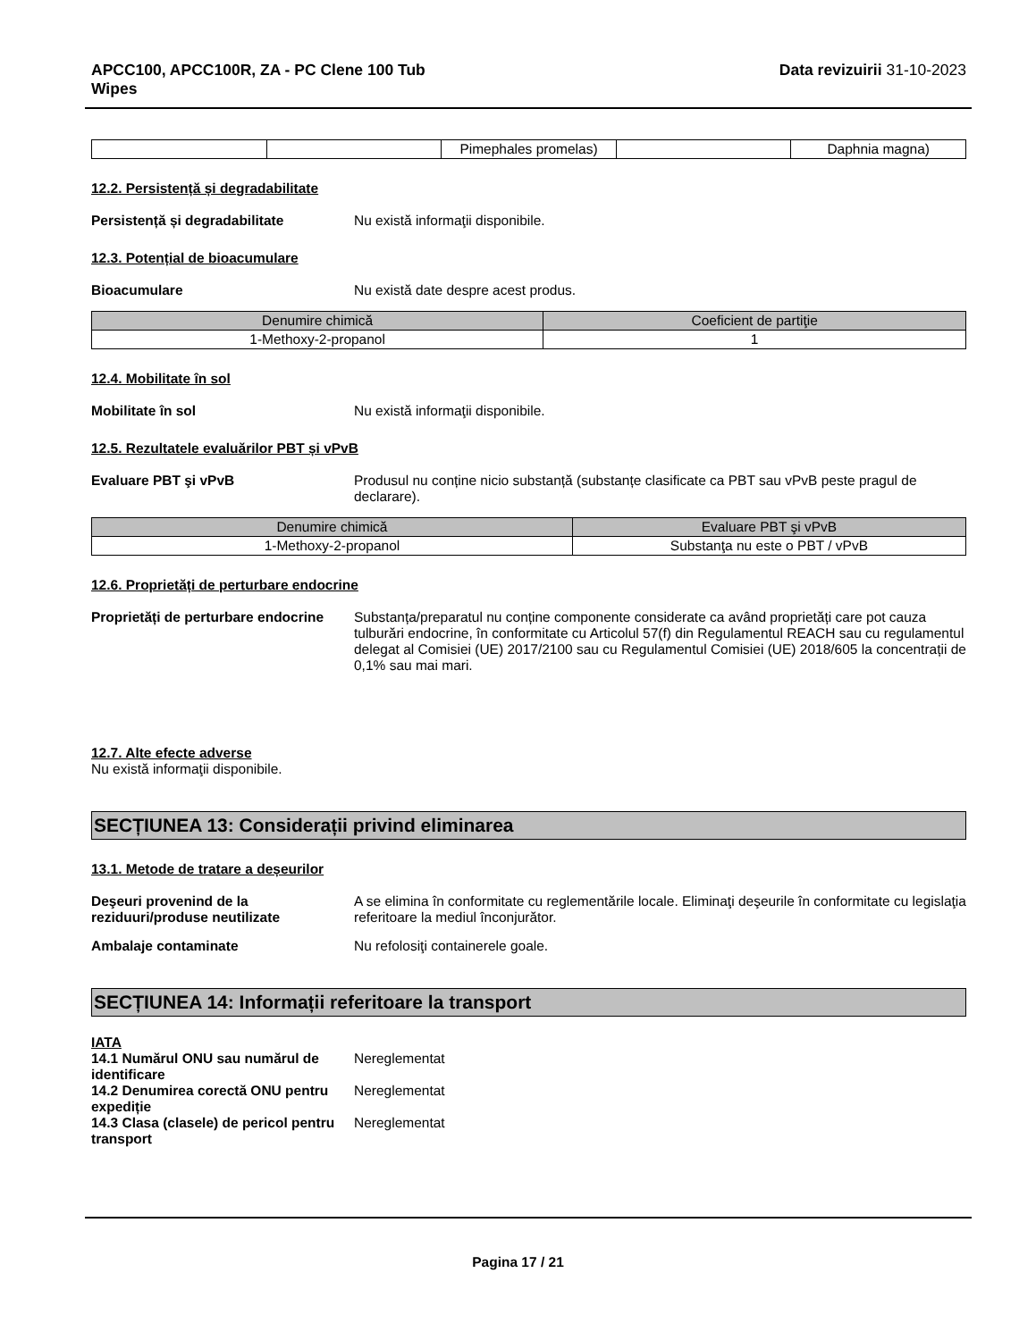APCC100, APCC100R, ZA - PC Clene 100 Tub
Wipes
Data revizuirii 31-10-2023
| | | Pimephales promelas) | | Daphnia magna) |
12.2. Persistență și degradabilitate
Persistență și degradabilitate Nu există informaţii disponibile.
12.3. Potențial de bioacumulare
Bioacumulare Nu există date despre acest produs.
| Denumire chimică | Coeficient de partiţie |
| --- | --- |
| 1-Methoxy-2-propanol | 1 |
12.4. Mobilitate în sol
Mobilitate în sol Nu există informaţii disponibile.
12.5. Rezultatele evaluărilor PBT și vPvB
Evaluare PBT şi vPvB Produsul nu conține nicio substanță (substanțe clasificate ca PBT sau vPvB peste pragul de declarare).
| Denumire chimică | Evaluare PBT şi vPvB |
| --- | --- |
| 1-Methoxy-2-propanol | Substanţa nu este o PBT / vPvB |
12.6. Proprietăți de perturbare endocrine
Proprietăți de perturbare endocrine
Substanța/preparatul nu conține componente considerate ca având proprietăți care pot cauza tulburări endocrine, în conformitate cu Articolul 57(f) din Regulamentul REACH sau cu regulamentul delegat al Comisiei (UE) 2017/2100 sau cu Regulamentul Comisiei (UE) 2018/605 la concentrații de 0,1% sau mai mari.
12.7. Alte efecte adverse
Nu există informaţii disponibile.
SECȚIUNEA 13: Considerații privind eliminarea
13.1. Metode de tratare a deșeurilor
Deşeuri provenind de la reziduuri/produse neutilizate
A se elimina în conformitate cu reglementările locale. Eliminaţi deşeurile în conformitate cu legislaţia referitoare la mediul înconjurător.
Ambalaje contaminate Nu refolosiţi containerele goale.
SECȚIUNEA 14: Informații referitoare la transport
IATA
14.1 Numărul ONU sau numărul de identificare
Nereglementat
14.2 Denumirea corectă ONU pentru expediție
Nereglementat
14.3 Clasa (clasele) de pericol pentru transport
Nereglementat
Pagina 17 / 21